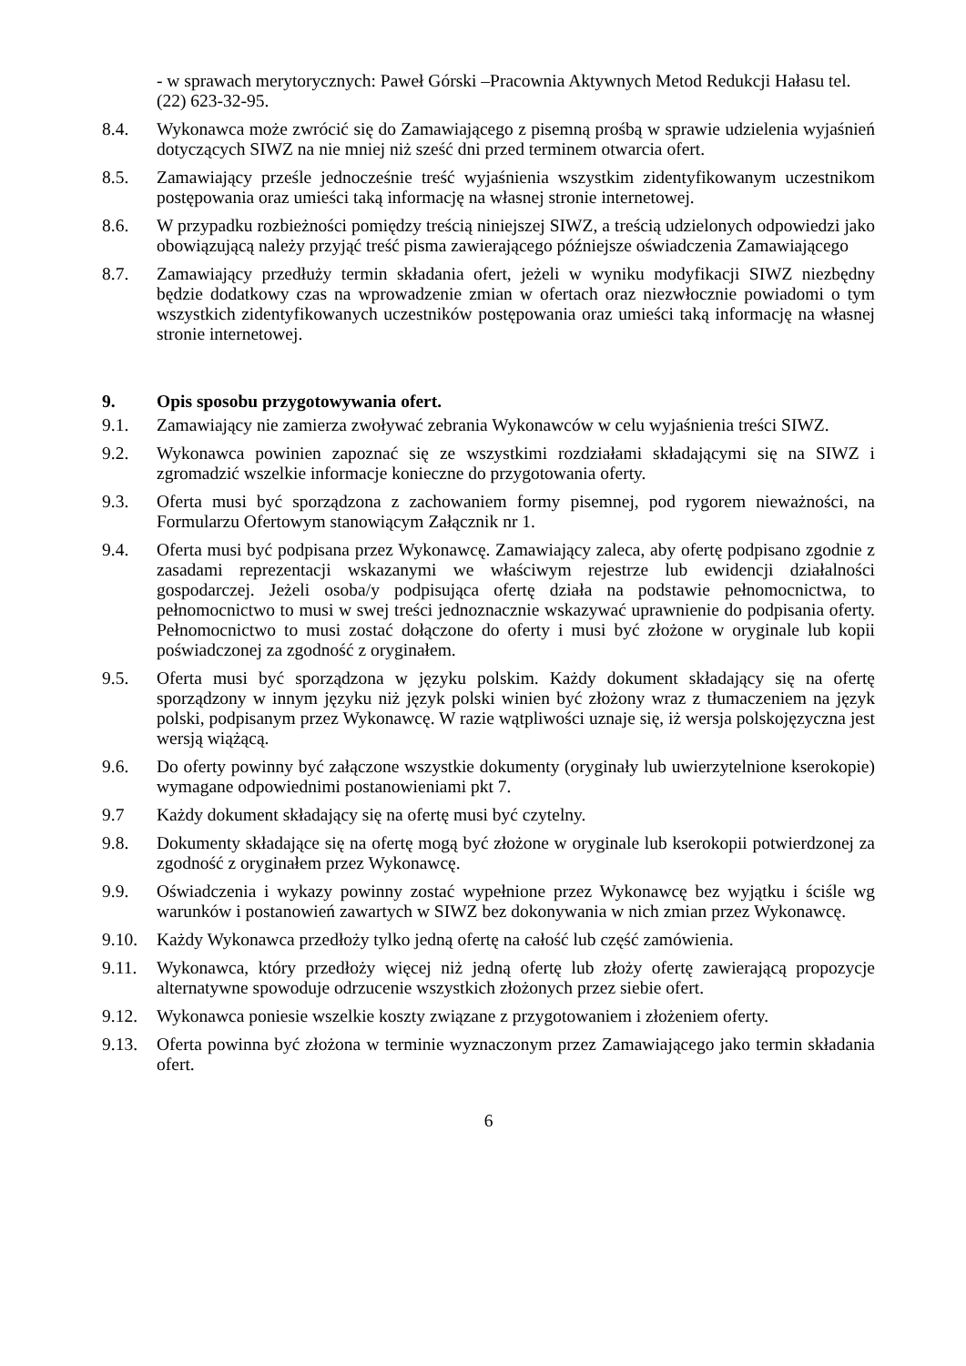- w sprawach merytorycznych: Paweł Górski –Pracownia Aktywnych Metod Redukcji Hałasu tel. (22) 623-32-95.
8.4. Wykonawca może zwrócić się do Zamawiającego z pisemną prośbą w sprawie udzielenia wyjaśnień dotyczących SIWZ na nie mniej niż sześć dni przed terminem otwarcia ofert.
8.5. Zamawiający prześle jednocześnie treść wyjaśnienia wszystkim zidentyfikowanym uczestnikom postępowania oraz umieści taką informację na własnej stronie internetowej.
8.6. W przypadku rozbieżności pomiędzy treścią niniejszej SIWZ, a treścią udzielonych odpowiedzi jako obowiązującą należy przyjąć treść pisma zawierającego późniejsze oświadczenia Zamawiającego
8.7. Zamawiający przedłuży termin składania ofert, jeżeli w wyniku modyfikacji SIWZ niezbędny będzie dodatkowy czas na wprowadzenie zmian w ofertach oraz niezwłocznie powiadomi o tym wszystkich zidentyfikowanych uczestników postępowania oraz umieści taką informację na własnej stronie internetowej.
9. Opis sposobu przygotowywania ofert.
9.1. Zamawiający nie zamierza zwoływać zebrania Wykonawców w celu wyjaśnienia treści SIWZ.
9.2. Wykonawca powinien zapoznać się ze wszystkimi rozdziałami składającymi się na SIWZ i zgromadzić wszelkie informacje konieczne do przygotowania oferty.
9.3. Oferta musi być sporządzona z zachowaniem formy pisemnej, pod rygorem nieważności, na Formularzu Ofertowym stanowiącym Załącznik nr 1.
9.4. Oferta musi być podpisana przez Wykonawcę. Zamawiający zaleca, aby ofertę podpisano zgodnie z zasadami reprezentacji wskazanymi we właściwym rejestrze lub ewidencji działalności gospodarczej. Jeżeli osoba/y podpisująca ofertę działa na podstawie pełnomocnictwa, to pełnomocnictwo to musi w swej treści jednoznacznie wskazywać uprawnienie do podpisania oferty. Pełnomocnictwo to musi zostać dołączone do oferty i musi być złożone w oryginale lub kopii poświadczonej za zgodność z oryginałem.
9.5. Oferta musi być sporządzona w języku polskim. Każdy dokument składający się na ofertę sporządzony w innym języku niż język polski winien być złożony wraz z tłumaczeniem na język polski, podpisanym przez Wykonawcę. W razie wątpliwości uznaje się, iż wersja polskojęzyczna jest wersją wiążącą.
9.6. Do oferty powinny być załączone wszystkie dokumenty (oryginały lub uwierzytelnione kserokopie) wymagane odpowiednimi postanowieniami pkt 7.
9.7 Każdy dokument składający się na ofertę musi być czytelny.
9.8. Dokumenty składające się na ofertę mogą być złożone w oryginale lub kserokopii potwierdzonej za zgodność z oryginałem przez Wykonawcę.
9.9. Oświadczenia i wykazy powinny zostać wypełnione przez Wykonawcę bez wyjątku i ściśle wg warunków i postanowień zawartych w SIWZ bez dokonywania w nich zmian przez Wykonawcę.
9.10. Każdy Wykonawca przedłoży tylko jedną ofertę na całość lub część zamówienia.
9.11. Wykonawca, który przedłoży więcej niż jedną ofertę lub złoży ofertę zawierającą propozycje alternatywne spowoduje odrzucenie wszystkich złożonych przez siebie ofert.
9.12. Wykonawca poniesie wszelkie koszty związane z przygotowaniem i złożeniem oferty.
9.13. Oferta powinna być złożona w terminie wyznaczonym przez Zamawiającego jako termin składania ofert.
6